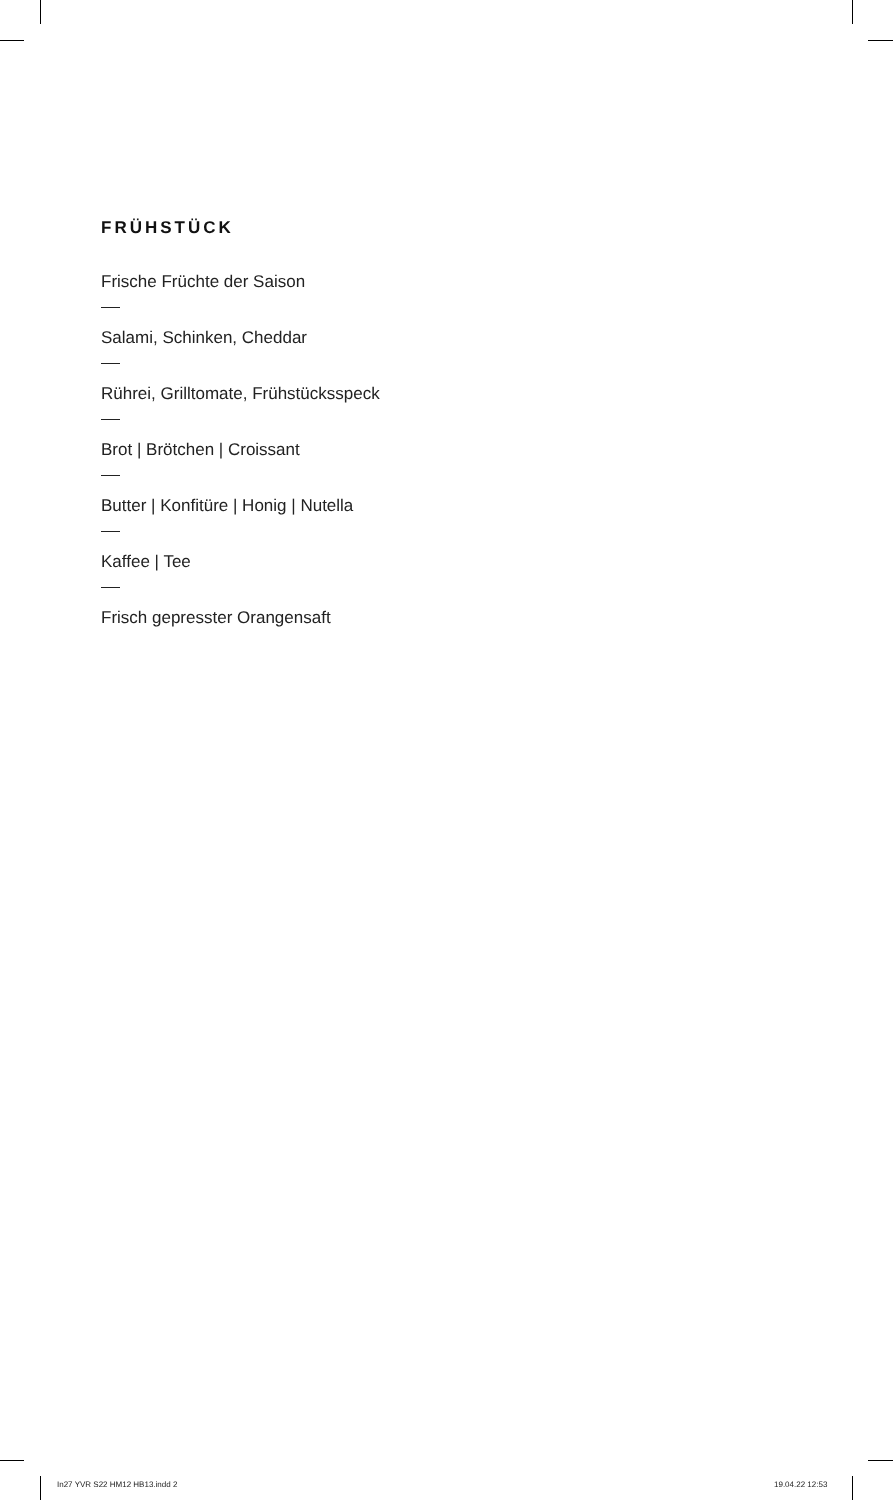FRÜHSTÜCK
Frische Früchte der Saison
Salami, Schinken, Cheddar
Rührei, Grilltomate, Frühstücksspeck
Brot | Brötchen | Croissant
Butter | Konfitüre | Honig | Nutella
Kaffee | Tee
Frisch gepresster Orangensaft
In27 YVR S22 HM12 HB13.indd 2 19.04.22 12:53